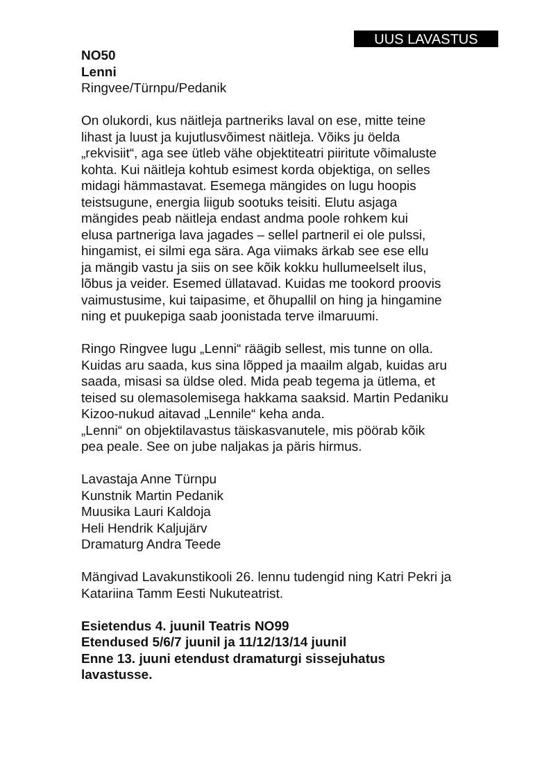UUS LAVASTUS
NO50
Lenni
Ringvee/Türnpu/Pedanik
On olukordi, kus näitleja partneriks laval on ese, mitte teine
lihast ja luust ja kujutlusvõimest näitleja. Võiks ju öelda
„rekvisiit“, aga see ütleb vähe objektiteatri piiritute võimaluste
kohta. Kui näitleja kohtub esimest korda objektiga, on selles
midagi hämmastavat. Esemega mängides on lugu hoopis
teistsugune, energia liigub sootuks teisiti. Elutu asjaga
mängides peab näitleja endast andma poole rohkem kui
elusa partneriga lava jagades – sellel partneril ei ole pulssi,
hingamist, ei silmi ega sära. Aga viimaks ärkab see ese ellu
ja mängib vastu ja siis on see kõik kokku hullumeelselt ilus,
lõbus ja veider. Esemed üllatavad. Kuidas me tookord proovis
vaimustusime, kui taipasime, et õhupallil on hing ja hingamine
ning et puukepiga saab joonistada terve ilmaruumi.
Ringo Ringvee lugu „Lenni“ räägib sellest, mis tunne on olla.
Kuidas aru saada, kus sina lõpped ja maailm algab, kuidas aru
saada, misasi sa üldse oled. Mida peab tegema ja ütlema, et
teised su olemasolemisega hakkama saaksid. Martin Pedaniku
Kizoo-nukud aitavad „Lennile“ keha anda.
„Lenni“ on objektilavastus täiskasvanutele, mis pöörab kõik
pea peale. See on jube naljakas ja päris hirmus.
Lavastaja Anne Türnpu
Kunstnik Martin Pedanik
Muusika Lauri Kaldoja
Heli Hendrik Kaljujärv
Dramaturg Andra Teede
Mängivad Lavakunstikooli 26. lennu tudengid ning Katri Pekri ja
Katariina Tamm Eesti Nukuteatrist.
Esietendus 4. juunil Teatris NO99
Etendused 5/6/7 juunil ja 11/12/13/14 juunil
Enne 13. juuni etendust dramaturgi sissejuhatus
lavastusse.